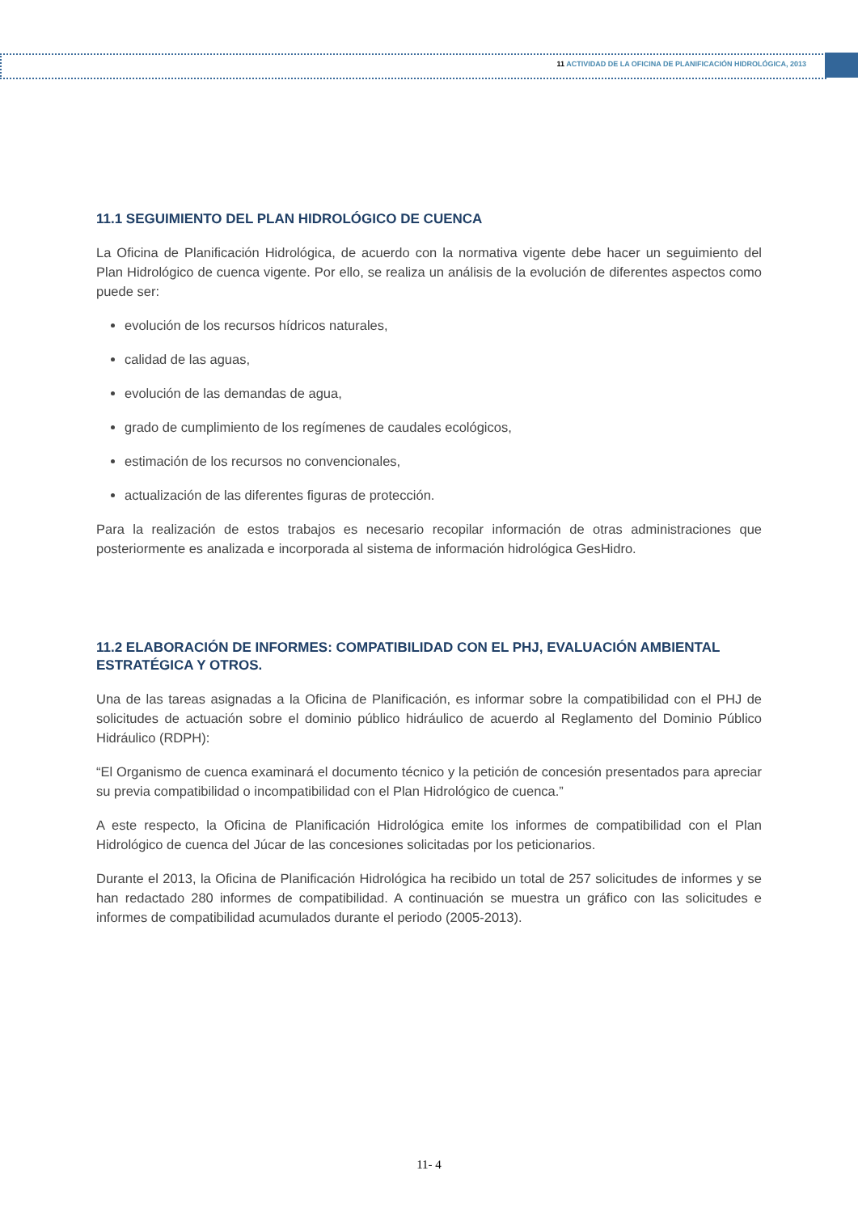11 ACTIVIDAD DE LA OFICINA DE PLANIFICACIÓN HIDROLÓGICA, 2013
11.1 SEGUIMIENTO DEL PLAN HIDROLÓGICO DE CUENCA
La Oficina de Planificación Hidrológica, de acuerdo con la normativa vigente debe hacer un seguimiento del Plan Hidrológico de cuenca vigente. Por ello, se realiza un análisis de la evolución de diferentes aspectos como puede ser:
evolución de los recursos hídricos naturales,
calidad de las aguas,
evolución de las demandas de agua,
grado de cumplimiento de los regímenes de caudales ecológicos,
estimación de los recursos no convencionales,
actualización de las diferentes figuras de protección.
Para la realización de estos trabajos es necesario recopilar información de otras administraciones que posteriormente es analizada e incorporada al sistema de información hidrológica GesHidro.
11.2 ELABORACIÓN DE INFORMES: COMPATIBILIDAD CON EL PHJ, EVALUACIÓN AMBIENTAL ESTRATÉGICA Y OTROS.
Una de las tareas asignadas a la Oficina de Planificación, es informar sobre la compatibilidad con el PHJ de solicitudes de actuación sobre el dominio público hidráulico de acuerdo al Reglamento del Dominio Público Hidráulico (RDPH):
“El Organismo de cuenca examinará el documento técnico y la petición de concesión presentados para apreciar su previa compatibilidad o incompatibilidad con el Plan Hidrológico de cuenca.”
A este respecto, la Oficina de Planificación Hidrológica emite los informes de compatibilidad con el Plan Hidrológico de cuenca del Júcar de las concesiones solicitadas por los peticionarios.
Durante el 2013, la Oficina de Planificación Hidrológica ha recibido un total de 257 solicitudes de informes y se han redactado 280 informes de compatibilidad. A continuación se muestra un gráfico con las solicitudes e informes de compatibilidad acumulados durante el periodo (2005-2013).
11- 4